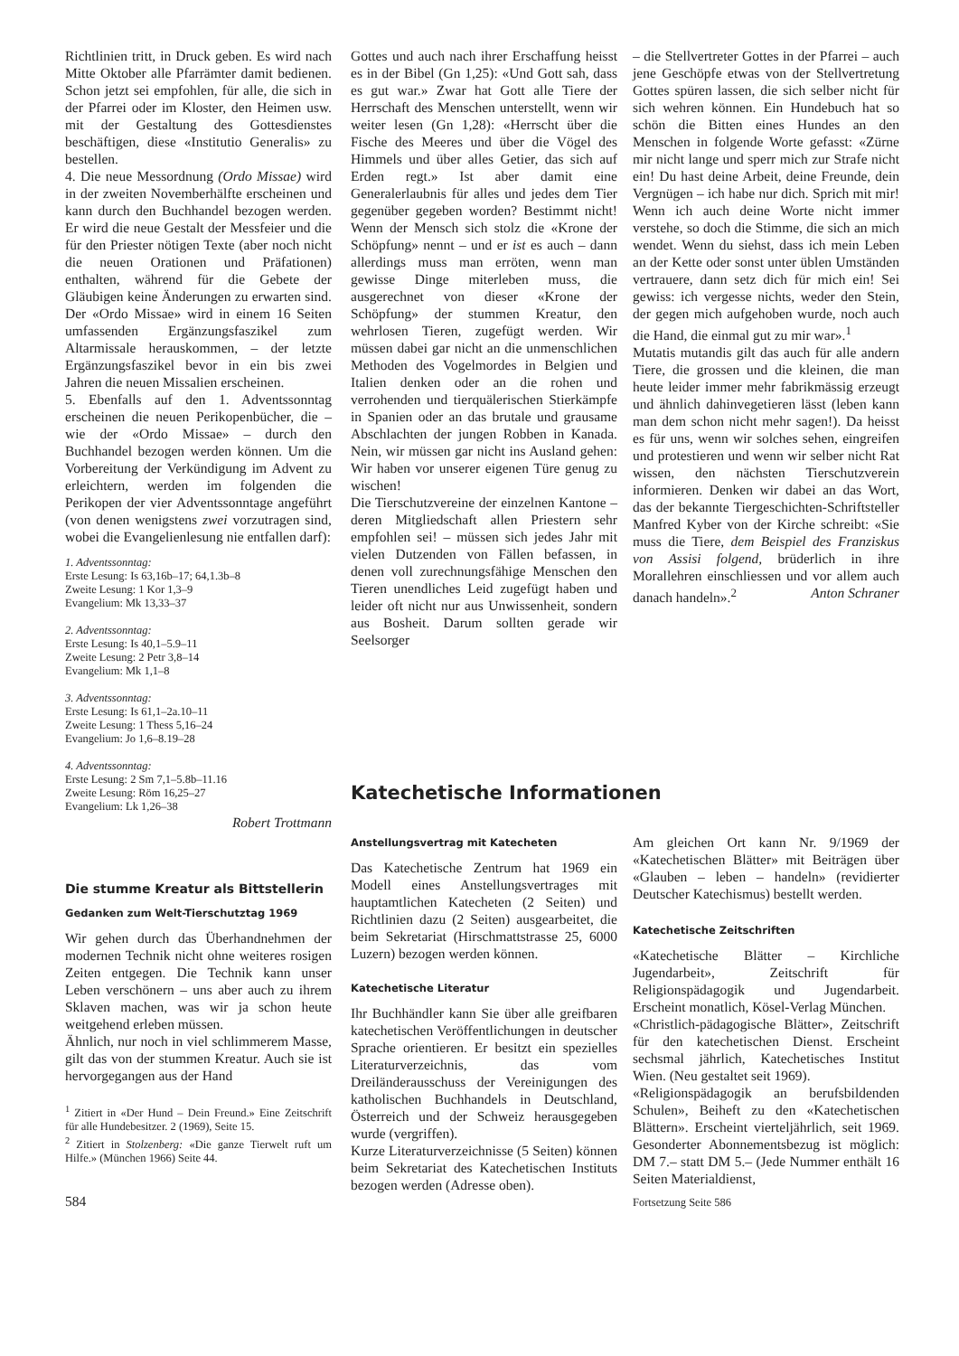Richtlinien tritt, in Druck geben. Es wird nach Mitte Oktober alle Pfarrämter damit bedienen. Schon jetzt sei empfohlen, für alle, die sich in der Pfarrei oder im Kloster, den Heimen usw. mit der Gestaltung des Gottesdienstes beschäftigen, diese «Institutio Generalis» zu bestellen.
4. Die neue Messordnung (Ordo Missae) wird in der zweiten Novemberhälfte erscheinen und kann durch den Buchhandel bezogen werden. Er wird die neue Gestalt der Messfeier und die für den Priester nötigen Texte (aber noch nicht die neuen Orationen und Präfationen) enthalten, während für die Gebete der Gläubigen keine Änderungen zu erwarten sind. Der «Ordo Missae» wird in einem 16 Seiten umfassenden Ergänzungsfaszikel zum Altarmissale herauskommen, – der letzte Ergänzungsfaszikel bevor in ein bis zwei Jahren die neuen Missalien erscheinen.
5. Ebenfalls auf den 1. Adventssonntag erscheinen die neuen Perikopenbücher, die – wie der «Ordo Missae» – durch den Buchhandel bezogen werden können. Um die Vorbereitung der Verkündigung im Advent zu erleichtern, werden im folgenden die Perikopen der vier Adventssonntage angeführt (von denen wenigstens zwei vorzutragen sind, wobei die Evangelienlesung nie entfallen darf):
1. Adventssonntag:
Erste Lesung: Is 63,16b–17; 64,1.3b–8
Zweite Lesung: 1 Kor 1,3–9
Evangelium: Mk 13,33–37
2. Adventssonntag:
Erste Lesung: Is 40,1–5.9–11
Zweite Lesung: 2 Petr 3,8–14
Evangelium: Mk 1,1–8
3. Adventssonntag:
Erste Lesung: Is 61,1–2a.10–11
Zweite Lesung: 1 Thess 5,16–24
Evangelium: Jo 1,6–8.19–28
4. Adventssonntag:
Erste Lesung: 2 Sm 7,1–5.8b–11.16
Zweite Lesung: Röm 16,25–27
Evangelium: Lk 1,26–38
Robert Trottmann
Die stumme Kreatur als Bittstellerin
Gedanken zum Welt-Tierschutztag 1969
Wir gehen durch das Überhandnehmen der modernen Technik nicht ohne weiteres rosigen Zeiten entgegen. Die Technik kann unser Leben verschönern – uns aber auch zu ihrem Sklaven machen, was wir ja schon heute weitgehend erleben müssen.
Ähnlich, nur noch in viel schlimmerem Masse, gilt das von der stummen Kreatur. Auch sie ist hervorgegangen aus der Hand
<sup>1</sup> Zitiert in «Der Hund – Dein Freund.» Eine Zeitschrift für alle Hundebesitzer. 2 (1969), Seite 15.
<sup>2</sup> Zitiert in Stolzenberg: «Die ganze Tierwelt ruft um Hilfe.» (München 1966) Seite 44.
584
Gottes und auch nach ihrer Erschaffung heisst es in der Bibel (Gn 1,25): «Und Gott sah, dass es gut war.» Zwar hat Gott alle Tiere der Herrschaft des Menschen unterstellt, wenn wir weiter lesen (Gn 1,28): «Herrscht über die Fische des Meeres und über die Vögel des Himmels und über alles Getier, das sich auf Erden regt.» Ist aber damit eine Generalerlaubnis für alles und jedes dem Tier gegenüber gegeben worden? Bestimmt nicht! Wenn der Mensch sich stolz die «Krone der Schöpfung» nennt – und er ist es auch – dann allerdings muss man erröten, wenn man gewisse Dinge miterleben muss, die ausgerechnet von dieser «Krone der Schöpfung» der stummen Kreatur, den wehrlosen Tieren, zugefügt werden. Wir müssen dabei gar nicht an die unmenschlichen Methoden des Vogelmordes in Belgien und Italien denken oder an die rohen und verrohenden und tierquälerischen Stierkämpfe in Spanien oder an das brutale und grausame Abschlachten der jungen Robben in Kanada. Nein, wir müssen gar nicht ins Ausland gehen: Wir haben vor unserer eigenen Türe genug zu wischen!
Die Tierschutzvereine der einzelnen Kantone – deren Mitgliedschaft allen Priestern sehr empfohlen sei! – müssen sich jedes Jahr mit vielen Dutzenden von Fällen befassen, in denen voll zurechnungsfähige Menschen den Tieren unendliches Leid zugefügt haben und leider oft nicht nur aus Unwissenheit, sondern aus Bosheit. Darum sollten gerade wir Seelsorger
– die Stellvertreter Gottes in der Pfarrei – auch jene Geschöpfe etwas von der Stellvertretung Gottes spüren lassen, die sich selber nicht für sich wehren können. Ein Hundebuch hat so schön die Bitten eines Hundes an den Menschen in folgende Worte gefasst: «Zürne mir nicht lange und sperr mich zur Strafe nicht ein! Du hast deine Arbeit, deine Freunde, dein Vergnügen – ich habe nur dich. Sprich mit mir! Wenn ich auch deine Worte nicht immer verstehe, so doch die Stimme, die sich an mich wendet. Wenn du siehst, dass ich mein Leben an der Kette oder sonst unter üblen Umständen vertrauere, dann setz dich für mich ein! Sei gewiss: ich vergesse nichts, weder den Stein, der gegen mich aufgehoben wurde, noch auch die Hand, die einmal gut zu mir war».<sup>1</sup>
Mutatis mutandis gilt das auch für alle andern Tiere, die grossen und die kleinen, die man heute leider immer mehr fabrikmässig erzeugt und ähnlich dahinvegetieren lässt (leben kann man dem schon nicht mehr sagen!). Da heisst es für uns, wenn wir solches sehen, eingreifen und protestieren und wenn wir selber nicht Rat wissen, den nächsten Tierschutzverein informieren. Denken wir dabei an das Wort, das der bekannte Tiergeschichten-Schriftsteller Manfred Kyber von der Kirche schreibt: «Sie muss die Tiere, dem Beispiel des Franziskus von Assisi folgend, brüderlich in ihre Morallehren einschliessen und vor allem auch danach handeln».<sup>2</sup> Anton Schraner
Katechetische Informationen
Anstellungsvertrag mit Katecheten
Das Katechetische Zentrum hat 1969 ein Modell eines Anstellungsvertrages mit hauptamtlichen Katecheten (2 Seiten) und Richtlinien dazu (2 Seiten) ausgearbeitet, die beim Sekretariat (Hirschmattstrasse 25, 6000 Luzern) bezogen werden können.
Katechetische Literatur
Ihr Buchhändler kann Sie über alle greifbaren katechetischen Veröffentlichungen in deutscher Sprache orientieren. Er besitzt ein spezielles Literaturverzeichnis, das vom Dreiländerausschuss der Vereinigungen des katholischen Buchhandels in Deutschland, Österreich und der Schweiz herausgegeben wurde (vergriffen).
Kurze Literaturverzeichnisse (5 Seiten) können beim Sekretariat des Katechetischen Instituts bezogen werden (Adresse oben).
Am gleichen Ort kann Nr. 9/1969 der «Katechetischen Blätter» mit Beiträgen über «Glauben – leben – handeln» (revidierter Deutscher Katechismus) bestellt werden.
Katechetische Zeitschriften
«Katechetische Blätter – Kirchliche Jugendarbeit», Zeitschrift für Religionspädagogik und Jugendarbeit. Erscheint monatlich, Kösel-Verlag München.
«Christlich-pädagogische Blätter», Zeitschrift für den katechetischen Dienst. Erscheint sechsmal jährlich, Katechetisches Institut Wien. (Neu gestaltet seit 1969).
«Religionspädagogik an berufsbildenden Schulen», Beiheft zu den «Katechetischen Blättern». Erscheint vierteljährlich, seit 1969. Gesonderter Abonnementsbezug ist möglich: DM 7.– statt DM 5.– (Jede Nummer enthält 16 Seiten Materialdienst,
Fortsetzung Seite 586